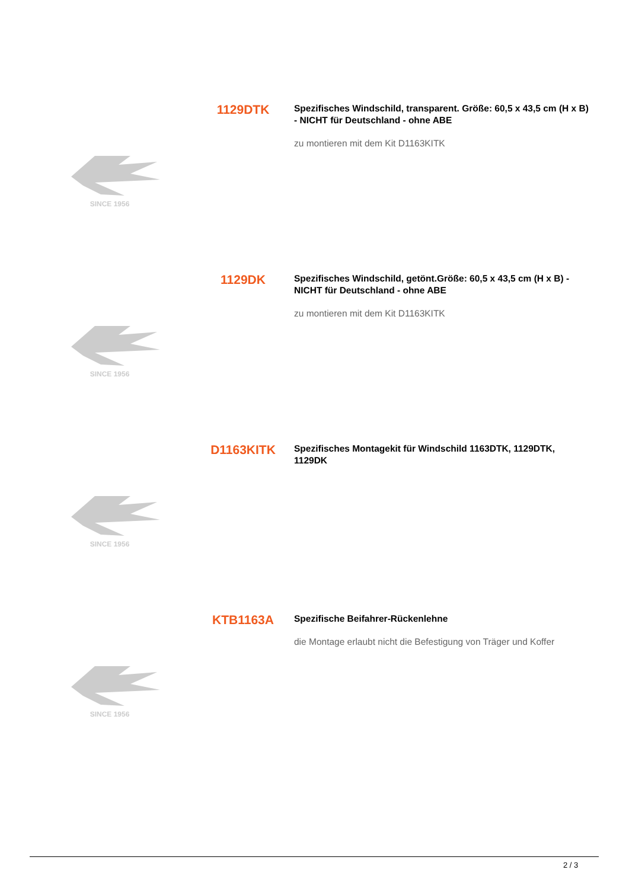1129DTK
Spezifisches Windschild, transparent. Größe: 60,5 x 43,5 cm (H x B) - NICHT für Deutschland - ohne ABE
zu montieren mit dem Kit D1163KITK
SINCE 1956
1129DK
Spezifisches Windschild, getönt.Größe: 60,5 x 43,5 cm (H x B) - NICHT für Deutschland - ohne ABE
zu montieren mit dem Kit D1163KITK
SINCE 1956
D1163KITK
Spezifisches Montagekit für Windschild 1163DTK, 1129DTK, 1129DK
SINCE 1956
KTB1163A
Spezifische Beifahrer-Rückenlehne
die Montage erlaubt nicht die Befestigung von Träger und Koffer
SINCE 1956
2 / 3